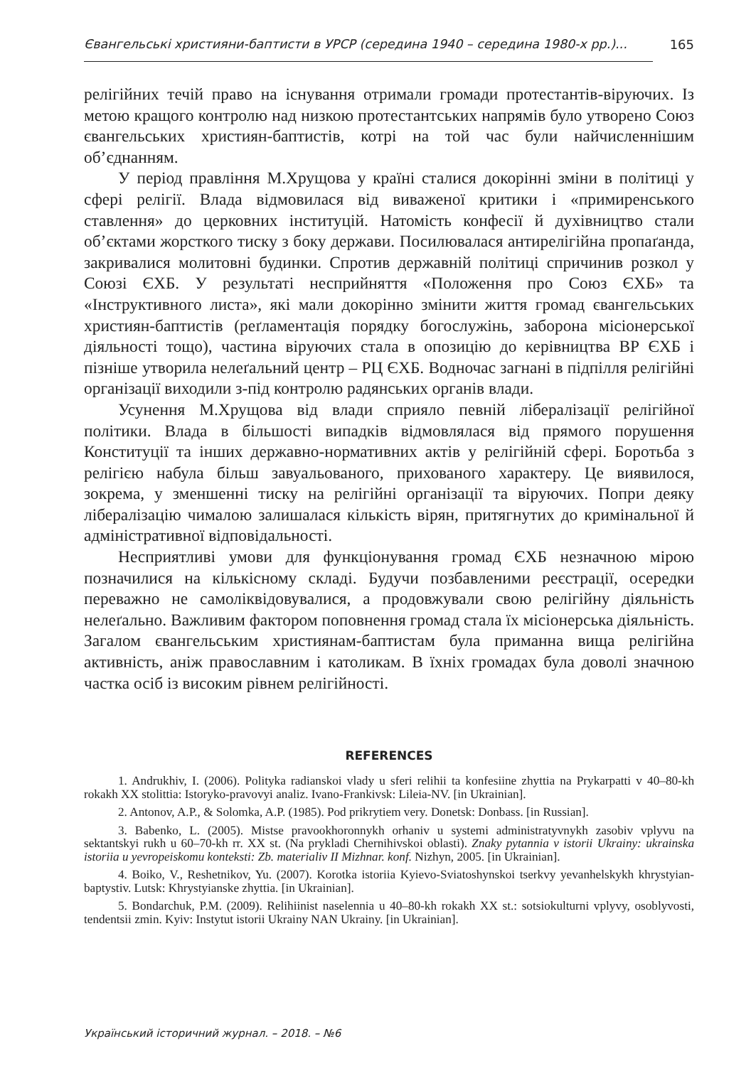Євангельські християни-баптисти в УРСР (середина 1940 – середина 1980-х рр.)...
165
релігійних течій право на існування отримали громади протестантів-віруючих. Із метою кращого контролю над низкою протестантських напрямів було утворено Союз євангельських християн-баптистів, котрі на той час були найчисленнішим об’єднанням.
У період правління М.Хрущова у країні сталися докорінні зміни в політиці у сфері релігії. Влада відмовилася від виваженої критики і «примиренського ставлення» до церковних інституцій. Натомість конфесії й духівництво стали об’єктами жорсткого тиску з боку держави. Посилювалася антирелігійна пропаґанда, закривалися молитовні будинки. Спротив державній політиці спричинив розкол у Союзі ЄХБ. У результаті несприйняття «Положення про Союз ЄХБ» та «Інструктивного листа», які мали докорінно змінити життя громад євангельських християн-баптистів (реґламентація порядку богослужінь, заборона місіонерської діяльності тощо), частина віруючих стала в опозицію до керівництва ВР ЄХБ і пізніше утворила нелеґальний центр – РЦ ЄХБ. Водночас загнані в підпілля релігійні організації виходили з-під контролю радянських органів влади.
Усунення М.Хрущова від влади сприяло певній лібералізації релігійної політики. Влада в більшості випадків відмовлялася від прямого порушення Конституції та інших державно-нормативних актів у релігійній сфері. Боротьба з релігією набула більш завуальованого, прихованого характеру. Це виявилося, зокрема, у зменшенні тиску на релігійні організації та віруючих. Попри деяку лібералізацію чималою залишалася кількість вірян, притягнутих до кримінальної й адміністративної відповідальності.
Несприятливі умови для функціонування громад ЄХБ незначною мірою позначилися на кількісному складі. Будучи позбавленими реєстрації, осередки переважно не самоліквідовувалися, а продовжували свою релігійну діяльність нелеґально. Важливим фактором поповнення громад стала їх місіонерська діяльність. Загалом євангельським християнам-баптистам була приманна вища релігійна активність, аніж православним і католикам. В їхніх громадах була доволі значною частка осіб із високим рівнем релігійності.
REFERENCES
1. Andrukhiv, I. (2006). Polityka radianskoi vlady u sferi relihii ta konfesiine zhyttia na Prykarpatti v 40–80-kh rokakh XX stolittia: Istoryko-pravovyi analiz. Ivano-Frankivsk: Lileia-NV. [in Ukrainian].
2. Antonov, A.P., & Solomka, A.P. (1985). Pod prikrytiem very. Donetsk: Donbass. [in Russian].
3. Babenko, L. (2005). Mistse pravookhoronnykh orhaniv u systemi administratyvnykh zasobiv vplyvu na sektantskyi rukh u 60–70-kh rr. XX st. (Na prykladi Chernihivskoi oblasti). Znaky pytannia v istorii Ukrainy: ukrainska istoriia u yevropeiskomu konteksti: Zb. materialiv II Mizhnar. konf. Nizhyn, 2005. [in Ukrainian].
4. Boiko, V., Reshetnikov, Yu. (2007). Korotka istoriia Kyievo-Sviatoshynskoi tserkvy yevanhelskykh khrystyian-baptystiv. Lutsk: Khrystyianske zhyttia. [in Ukrainian].
5. Bondarchuk, P.M. (2009). Relihiinist naselennia u 40–80-kh rokakh XX st.: sotsiokulturni vplyvy, osoblyvosti, tendentsii zmin. Kyiv: Instytut istorii Ukrainy NAN Ukrainy. [in Ukrainian].
Український історичний журнал. – 2018. – №6